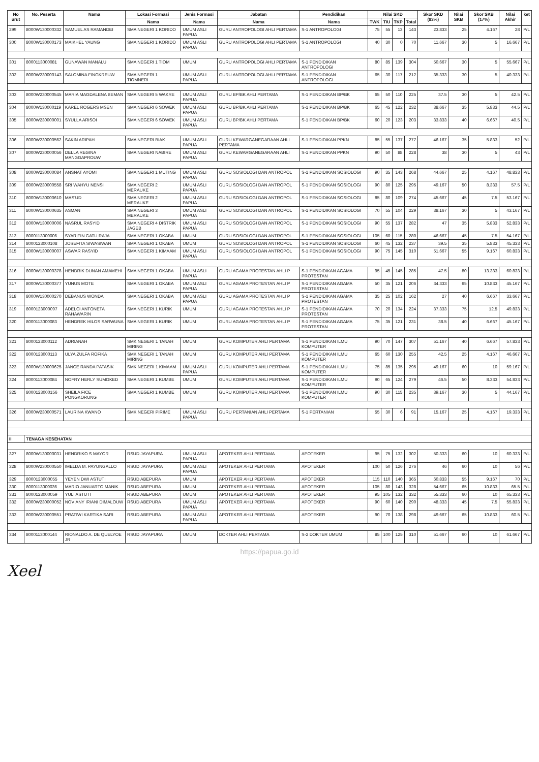| No urut | No. Peserta | Nama | Lokasi Formasi | Jenis Formasi | Jabatan | Pendidikan | Nilai SKD | | | | Skor SKD (83%) | Nilai SKB | Skor SKB (17%) | Nilai Akhir | ket |
| --- | --- | --- | --- | --- | --- | --- | --- | --- | --- | --- | --- | --- | --- | --- | --- |
| | | | Nama | Nama | Nama | Nama | TWK | TIU | TKP | Total | | | | | |
| 299 | 8000W130000332 | SAMUEL AS RAMANDEI | SMA NEGERI 1 KORIDO | UMUM ASLI PAPUA | GURU ANTROPOLOGI AHLI PERTAMA | S-1 ANTROPOLOGI | 75 | 55 | 13 | 143 | 23.833 | 25 | 4.167 | 28 | P/L |
| 300 | 8000W130000173 | MAIKHEL YAUNG | SMA NEGERI 1 KORIDO | UMUM ASLI PAPUA | GURU ANTROPOLOGI AHLI PERTAMA | S-1 ANTROPOLOGI | 40 | 30 | 0 | 70 | 11.667 | 30 | 5 | 16.667 | P/L |
| 301 | 8000113000081 | GUNAWAN MANALU | SMA NEGERI 1 TIOM | UMUM | GURU ANTROPOLOGI AHLI PERTAMA | S-1 PENDIDIKAN ANTROPOLOGI | 80 | 85 | 139 | 304 | 50.667 | 30 | 5 | 55.667 | P/L |
| 302 | 8000W230000143 | SALOMINA FINGKREUW | SMA NEGERI 1 TIOMNERI | UMUM ASLI PAPUA | GURU ANTROPOLOGI AHLI PERTAMA | S-1 PENDIDIKAN ANTROPOLOGI | 65 | 30 | 117 | 212 | 35.333 | 30 | 5 | 40.333 | P/L |
| 303 | 8000W230000545 | MARIA MAGDALENA BEMAN | SMA NEGERI 5 WAKRE | UMUM ASLI PAPUA | GURU BP/BK AHLI PERTAMA | S-1 PENDIDIKAN BP/BK | 65 | 50 | 110 | 225 | 37.5 | 30 | 5 | 42.5 | P/L |
| 304 | 8000W130000119 | KAREL ROGERS MSEN | SMA NEGERI 6 SOWEK | UMUM ASLI PAPUA | GURU BP/BK AHLI PERTAMA | S-1 PENDIDIKAN BP/BK | 65 | 45 | 122 | 232 | 38.667 | 35 | 5.833 | 44.5 | P/L |
| 305 | 8000W230000001 | SYULLA ARISOI | SMA NEGERI 6 SOWEK | UMUM ASLI PAPUA | GURU BP/BK AHLI PERTAMA | S-1 PENDIDIKAN BP/BK | 60 | 20 | 123 | 203 | 33.833 | 40 | 6.667 | 40.5 | P/L |
| 306 | 8000W230000562 | SAKIN ARIPAH | SMA NEGERI BIAK | UMUM ASLI PAPUA | GURU KEWARGANEGARAAN AHLI PERTAMA | S-1 PENDIDIKAN PPKN | 85 | 55 | 137 | 277 | 46.167 | 35 | 5.833 | 52 | P/L |
| 307 | 8000W230000056 | DELLA REGINA MANGGAPROUW | SMA NEGERI NABIRE | UMUM ASLI PAPUA | GURU KEWARGANEGARAAN AHLI | S-1 PENDIDIKAN PPKN | 90 | 50 | 88 | 228 | 38 | 30 | 5 | 43 | P/L |
| 308 | 8000W230000084 | ANSNAT AYOMI | SMA NEGERI 1 MUTING | UMUM ASLI PAPUA | GURU SOSIOLOGI DAN ANTROPOL | S-1 PENDIDIKAN SOSIOLOGI | 90 | 35 | 143 | 268 | 44.667 | 25 | 4.167 | 48.833 | P/L |
| 309 | 8000W230000558 | SRI WAHYU NENSI | SMA NEGERI 2 MERAUKE | UMUM ASLI PAPUA | GURU SOSIOLOGI DAN ANTROPOL | S-1 PENDIDIKAN SOSIOLOGI | 90 | 80 | 125 | 295 | 49.167 | 50 | 8.333 | 57.5 | P/L |
| 310 | 8000W130000610 | MAS'UD | SMA NEGERI 2 MERAUKE | UMUM ASLI PAPUA | GURU SOSIOLOGI DAN ANTROPOL | S-1 PENDIDIKAN SOSIOLOGI | 85 | 80 | 109 | 274 | 45.667 | 45 | 7.5 | 53.167 | P/L |
| 311 | 8000W130000635 | ASMAN | SMA NEGERI 3 MERAUKE | UMUM ASLI PAPUA | GURU SOSIOLOGI DAN ANTROPOL | S-1 PENDIDIKAN SOSIOLOGI | 70 | 55 | 104 | 229 | 38.167 | 30 | 5 | 43.167 | P/L |
| 312 | 8000W130000006 | NASRUL RASYID | SMA NEGERI 4 DISTRIK JAGEB | UMUM ASLI PAPUA | GURU SOSIOLOGI DAN ANTROPOL | S-1 PENDIDIKAN SOSIOLOGI | 90 | 55 | 137 | 282 | 47 | 35 | 5.833 | 52.833 | P/L |
| 313 | 8000113000006 | SYARIFIN GATU RAJA | SMA NEGERI 1 OKABA | UMUM | GURU SOSIOLOGI DAN ANTROPOL | S-1 PENDIDIKAN SOSIOLOGI | 105 | 60 | 115 | 280 | 46.667 | 45 | 7.5 | 54.167 | P/L |
| 314 | 8000123000108 | JOSEFITA SIWASIWAN | SMA NEGERI 1 OKABA | UMUM | GURU SOSIOLOGI DAN ANTROPOL | S-1 PENDIDIKAN SOSIOLOGI | 60 | 45 | 132 | 237 | 39.5 | 35 | 5.833 | 45.333 | P/L |
| 315 | 8000W130000007 | ASWAR RASYID | SMA NEGERI 1 KIMAAM | UMUM ASLI PAPUA | GURU SOSIOLOGI DAN ANTROPOL | S-1 PENDIDIKAN SOSIOLOGI | 90 | 75 | 145 | 310 | 51.667 | 55 | 9.167 | 60.833 | P/L |
| 316 | 8000W130000378 | HENDRIK DUNAN AMAMEHI | SMA NEGERI 1 OKABA | UMUM ASLI PAPUA | GURU AGAMA PROTESTAN AHLI P | S-1 PENDIDIKAN AGAMA PROTESTAN | 95 | 45 | 145 | 285 | 47.5 | 80 | 13.333 | 60.833 | P/L |
| 317 | 8000W130000377 | YUNUS MOTE | SMA NEGERI 1 OKABA | UMUM ASLI PAPUA | GURU AGAMA PROTESTAN AHLI P | S-1 PENDIDIKAN AGAMA PROTESTAN | 50 | 35 | 121 | 206 | 34.333 | 65 | 10.833 | 45.167 | P/L |
| 318 | 8000W130000270 | DEBANUS WONDA | SMA NEGERI 1 OKABA | UMUM ASLI PAPUA | GURU AGAMA PROTESTAN AHLI P | S-1 PENDIDIKAN AGAMA PROTESTAN | 35 | 25 | 102 | 162 | 27 | 40 | 6.667 | 33.667 | P/L |
| 319 | 8000123000097 | ADELCI ANTONETA RAHAWARIN | SMA NEGERI 1 KURIK | UMUM | GURU AGAMA PROTESTAN AHLI P | S-1 PENDIDIKAN AGAMA PROTESTAN | 70 | 20 | 134 | 224 | 37.333 | 75 | 12.5 | 49.833 | P/L |
| 320 | 8000113000083 | HENDREK HILOS SARWUNA | SMA NEGERI 1 KURIK | UMUM | GURU AGAMA PROTESTAN AHLI P | S-1 PENDIDIKAN AGAMA PROTESTAN | 75 | 35 | 121 | 231 | 38.5 | 40 | 6.667 | 45.167 | P/L |
| 321 | 8000123000112 | ADRIANAH | SMK NEGERI 1 TANAH MIRING | UMUM | GURU KOMPUTER AHLI PERTAMA | S-1 PENDIDIKAN ILMU KOMPUTER | 90 | 70 | 147 | 307 | 51.167 | 40 | 6.667 | 57.833 | P/L |
| 322 | 8000123000113 | ULYA ZULFA ROFIKA | SMK NEGERI 1 TANAH MIRING | UMUM | GURU KOMPUTER AHLI PERTAMA | S-1 PENDIDIKAN ILMU KOMPUTER | 65 | 60 | 130 | 255 | 42.5 | 25 | 4.167 | 46.667 | P/L |
| 323 | 8000W130000625 | JANCE RANDA PATASIK | SMK NEGERI 1 KIMAAM | UMUM ASLI PAPUA | GURU KOMPUTER AHLI PERTAMA | S-1 PENDIDIKAN ILMU KOMPUTER | 75 | 85 | 135 | 295 | 49.167 | 60 | 10 | 59.167 | P/L |
| 324 | 8000113000084 | NOFRY HERLY SUMOKED | SMA NEGERI 1 KUMBE | UMUM | GURU KOMPUTER AHLI PERTAMA | S-1 PENDIDIKAN ILMU KOMPUTER | 90 | 65 | 124 | 279 | 46.5 | 50 | 8.333 | 54.833 | P/L |
| 325 | 8000123000156 | SHEILA FICE PONGKORUNG | SMA NEGERI 1 KUMBE | UMUM | GURU KOMPUTER AHLI PERTAMA | S-1 PENDIDIKAN ILMU KOMPUTER | 90 | 30 | 115 | 235 | 39.167 | 30 | 5 | 44.167 | P/L |
| 326 | 8000W230000571 | LAURINA KWANO | SMK NEGERI PIRIME | UMUM ASLI PAPUA | GURU PERTANIAN AHLI PERTAMA | S-1 PERTANIAN | 55 | 30 | 6 | 91 | 15.167 | 25 | 4.167 | 19.333 | P/L |
| II | TENAGA KESEHATAN | | | | | | | | | | | | | | |
| 327 | 8000W130000031 | HENDRIKO S MAYOR | RSUD JAYAPURA | UMUM ASLI PAPUA | APOTEKER AHLI PERTAMA | APOTEKER | 95 | 75 | 132 | 302 | 50.333 | 60 | 10 | 60.333 | P/L |
| 328 | 8000W230000550 | IMELDA M. PAYUNGALLO | RSUD JAYAPURA | UMUM ASLI PAPUA | APOTEKER AHLI PERTAMA | APOTEKER | 100 | 50 | 126 | 276 | 46 | 60 | 10 | 56 | P/L |
| 329 | 8000123000055 | YEYEN DWI ASTUTI | RSUD ABEPURA | UMUM | APOTEKER AHLI PERTAMA | APOTEKER | 115 | 110 | 140 | 365 | 60.833 | 55 | 9.167 | 70 | P/L |
| 330 | 8000113000036 | MARIO JANUARTO MANIK | RSUD ABEPURA | UMUM | APOTEKER AHLI PERTAMA | APOTEKER | 105 | 80 | 143 | 328 | 54.667 | 65 | 10.833 | 65.5 | P/L |
| 331 | 8000123000059 | YULI ASTUTI | RSUD ABEPURA | UMUM | APOTEKER AHLI PERTAMA | APOTEKER | 95 | 105 | 132 | 332 | 55.333 | 60 | 10 | 65.333 | P/L |
| 332 | 8000W230000052 | NOVIANY IRIANI DIMALOUW | RSUD ABEPURA | UMUM ASLI PAPUA | APOTEKER AHLI PERTAMA | APOTEKER | 90 | 60 | 140 | 290 | 48.333 | 45 | 7.5 | 55.833 | P/L |
| 333 | 8000W230000551 | PRATIWI KARTIKA SARI | RSUD ABEPURA | UMUM ASLI PAPUA | APOTEKER AHLI PERTAMA | APOTEKER | 90 | 70 | 138 | 298 | 49.667 | 65 | 10.833 | 60.5 | P/L |
| 334 | 8000113000144 | RIONALDO A. DE QUELYOE JR | RSUD JAYAPURA | UMUM | DOKTER AHLI PERTAMA | S-2 DOKTER UMUM | 85 | 100 | 125 | 310 | 51.667 | 60 | 10 | 61.667 | P/L |
https://papua.go.id
Xeel